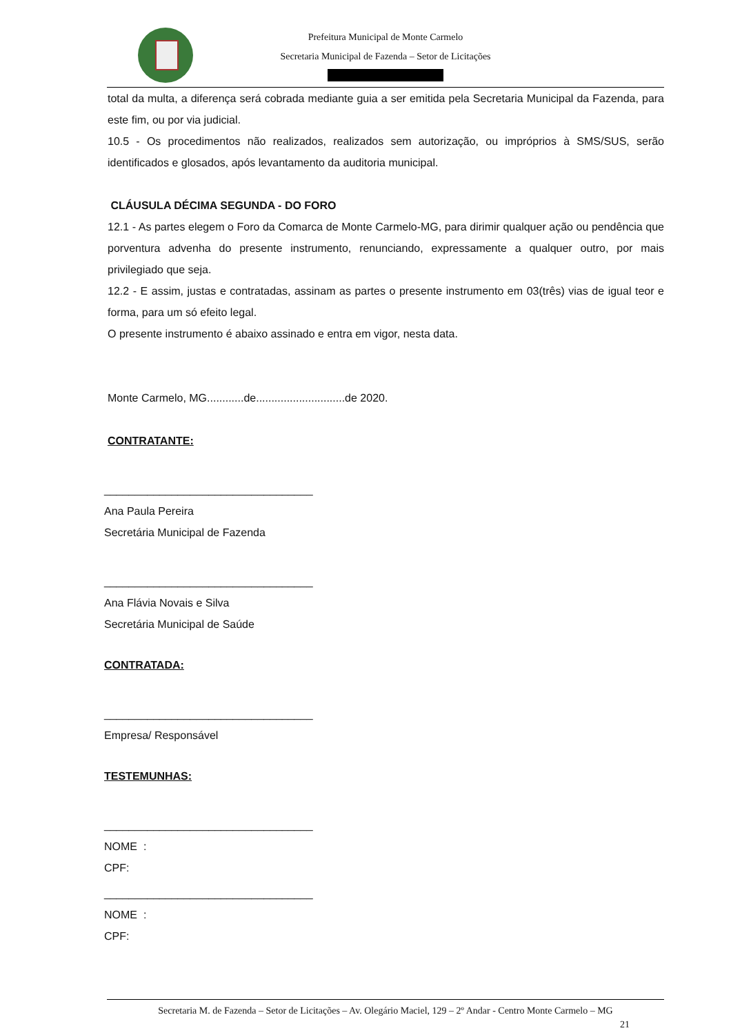Prefeitura Municipal de Monte Carmelo
Secretaria Municipal de Fazenda – Setor de Licitações
total da multa, a diferença será cobrada mediante guia a ser emitida pela Secretaria Municipal da Fazenda, para este fim, ou por via judicial.
10.5 - Os procedimentos não realizados, realizados sem autorização, ou impróprios à SMS/SUS, serão identificados e glosados, após levantamento da auditoria municipal.
CLÁUSULA DÉCIMA SEGUNDA - DO FORO
12.1 - As partes elegem o Foro da Comarca de Monte Carmelo-MG, para dirimir qualquer ação ou pendência que porventura advenha do presente instrumento, renunciando, expressamente a qualquer outro, por mais privilegiado que seja.
12.2 - E assim, justas e contratadas, assinam as partes o presente instrumento em 03(três) vias de igual teor e forma, para um só efeito legal.
O presente instrumento é abaixo assinado e entra em vigor, nesta data.
Monte Carmelo, MG............de.............................de 2020.
CONTRATANTE:
__________________________________
Ana Paula Pereira
Secretária Municipal de Fazenda
__________________________________
Ana Flávia Novais e Silva
Secretária Municipal de Saúde
CONTRATADA:
__________________________________
Empresa/ Responsável
TESTEMUNHAS:
__________________________________
NOME :
CPF:
__________________________________
NOME :
CPF:
Secretaria M. de Fazenda – Setor de Licitações – Av. Olegário Maciel, 129 – 2º Andar - Centro Monte Carmelo – MG
21